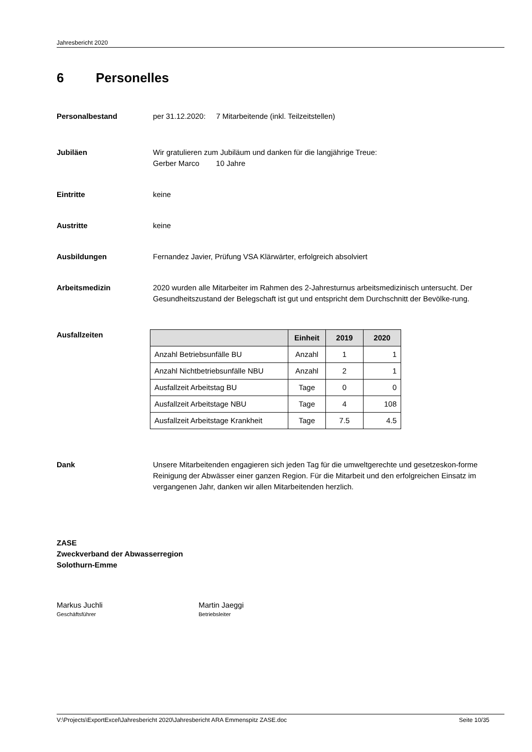Jahresbericht 2020
6 Personelles
Personalbestand per 31.12.2020: 7 Mitarbeitende (inkl. Teilzeitstellen)
Jubiläen Wir gratulieren zum Jubiläum und danken für die langjährige Treue:
Gerber Marco 10 Jahre
Eintritte keine
Austritte keine
Ausbildungen Fernandez Javier, Prüfung VSA Klärwärter, erfolgreich absolviert
Arbeitsmedizin 2020 wurden alle Mitarbeiter im Rahmen des 2-Jahresturnus arbeitsmedizinisch untersucht. Der Gesundheitszustand der Belegschaft ist gut und entspricht dem Durchschnitt der Bevölke-rung.
Ausfallzeiten
| | Einheit | 2019 | 2020 |
| --- | --- | --- | --- |
| Anzahl Betriebsunfälle BU | Anzahl | 1 | 1 |
| Anzahl Nichtbetriebsunfälle NBU | Anzahl | 2 | 1 |
| Ausfallzeit Arbeitstag BU | Tage | 0 | 0 |
| Ausfallzeit Arbeitstage NBU | Tage | 4 | 108 |
| Ausfallzeit Arbeitstage Krankheit | Tage | 7.5 | 4.5 |
Dank Unsere Mitarbeitenden engagieren sich jeden Tag für die umweltgerechte und gesetzeskon-forme Reinigung der Abwässer einer ganzen Region. Für die Mitarbeit und den erfolgreichen Einsatz im vergangenen Jahr, danken wir allen Mitarbeitenden herzlich.
ZASE
Zweckverband der Abwasserregion
Solothurn-Emme
Markus Juchli
Geschäftsführer
Martin Jaeggi
Betriebsleiter
V:\Projects\ExportExcel\Jahresbericht 2020\Jahresbericht ARA Emmenspitz ZASE.doc Seite 10/35